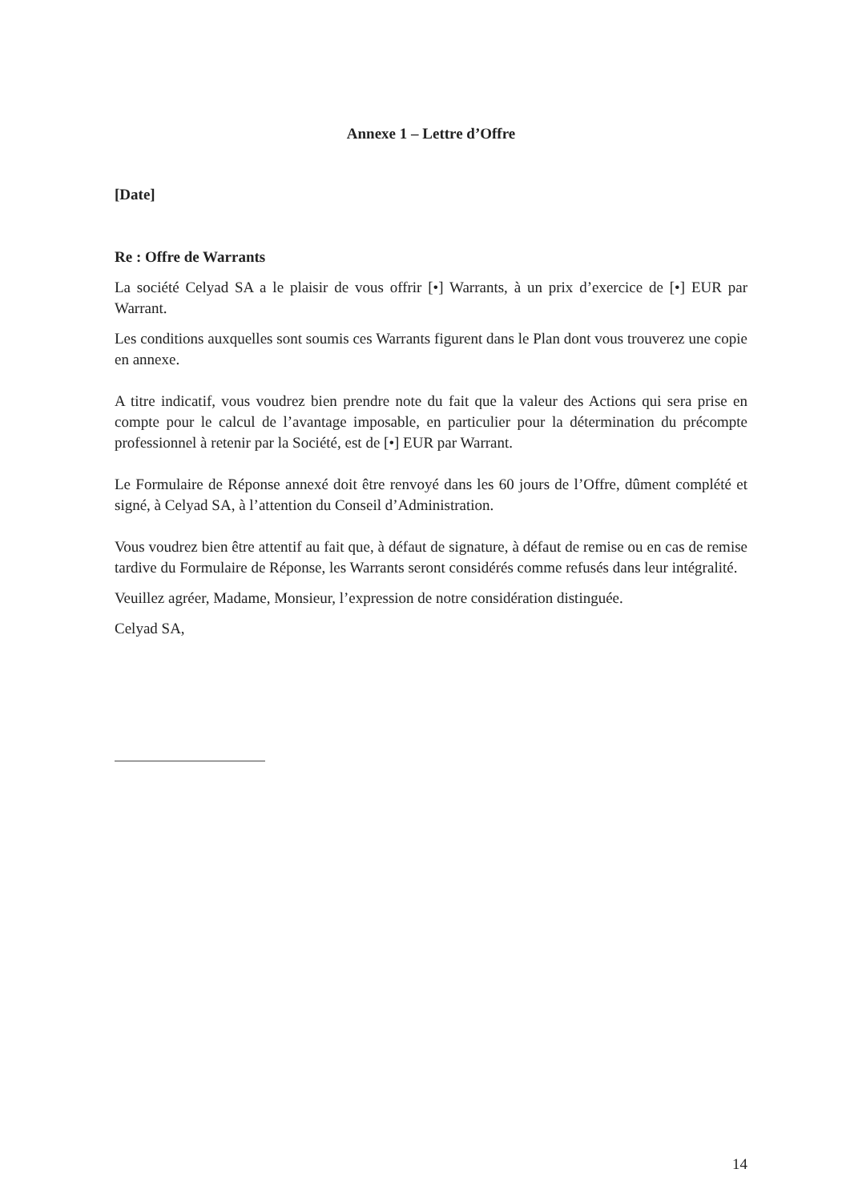Annexe 1 – Lettre d’Offre
[Date]
Re : Offre de Warrants
La société Celyad SA a le plaisir de vous offrir [•] Warrants, à un prix d’exercice de [•] EUR par Warrant.
Les conditions auxquelles sont soumis ces Warrants figurent dans le Plan dont vous trouverez une copie en annexe.
A titre indicatif, vous voudrez bien prendre note du fait que la valeur des Actions qui sera prise en compte pour le calcul de l’avantage imposable, en particulier pour la détermination du précompte professionnel à retenir par la Société, est de [•] EUR par Warrant.
Le Formulaire de Réponse annexé doit être renvoyé dans les 60 jours de l’Offre, dûment complété et signé, à Celyad SA, à l’attention du Conseil d’Administration.
Vous voudrez bien être attentif au fait que, à défaut de signature, à défaut de remise ou en cas de remise tardive du Formulaire de Réponse, les Warrants seront considérés comme refusés dans leur intégralité.
Veuillez agréer, Madame, Monsieur, l’expression de notre considération distinguée.
Celyad SA,
14